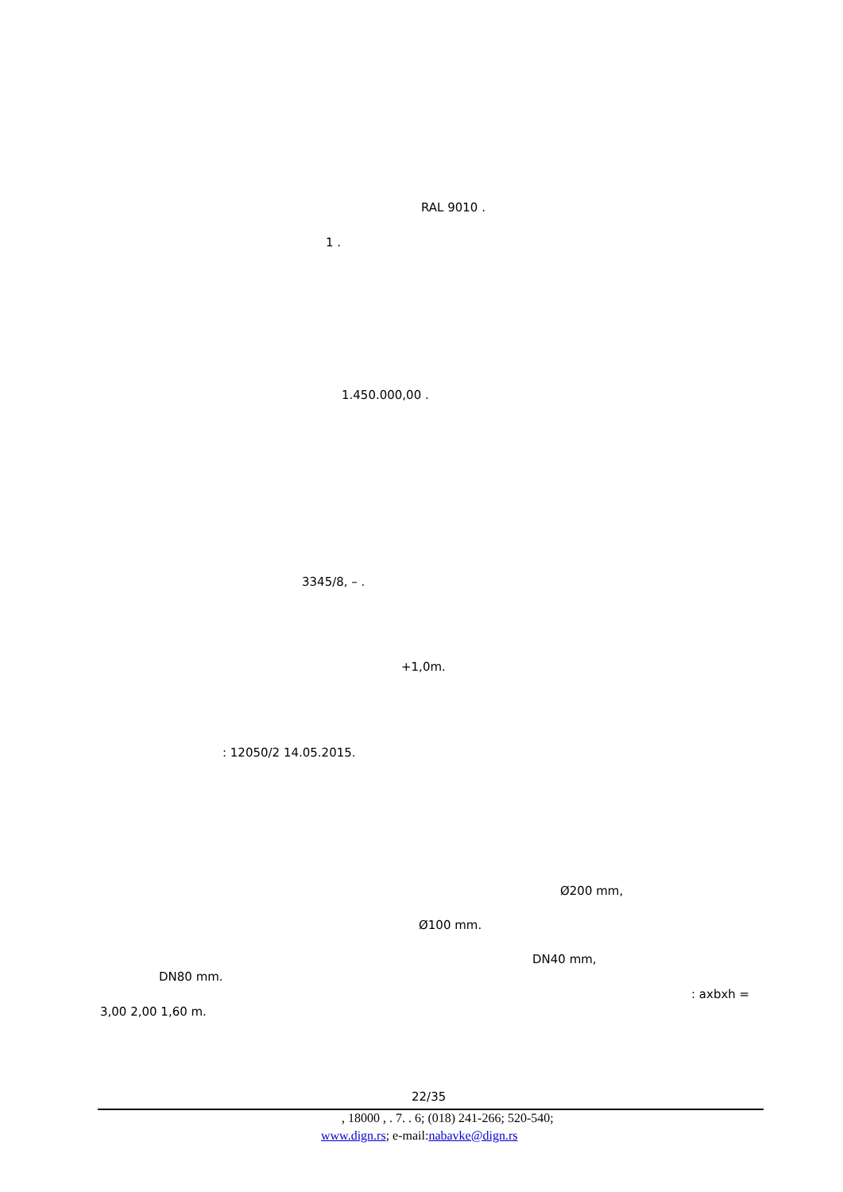RAL 9010 .
1 .
1.450.000,00 .
3345/8, – .
+1,0m.
: 12050/2 14.05.2015.
Ø200 mm,
Ø100 mm.
DN40 mm,
DN80 mm.
: axbxh =
3,00 2,00 1,60 m.
22/35
, 18000 , . 7. . 6; (018) 241-266; 520-540;
www.dign.rs; e-mail:nabavke@dign.rs